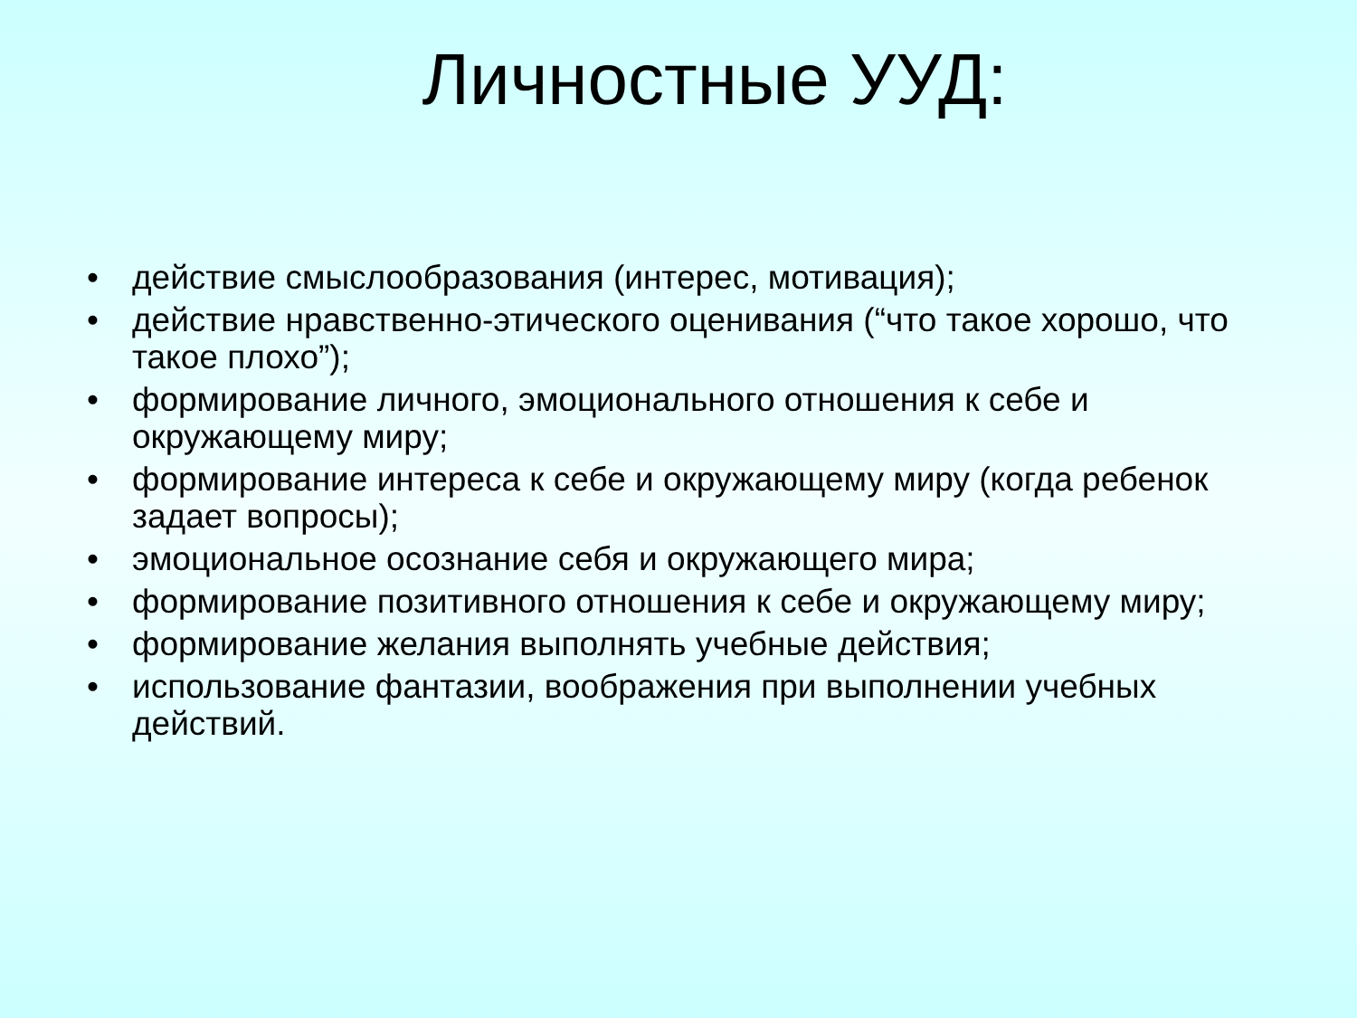Личностные УУД:
• действие смыслообразования (интерес, мотивация);
• действие нравственно-этического оценивания (“что такое хорошо, что такое плохо”);
• формирование личного, эмоционального отношения к себе и окружающему миру;
• формирование интереса к себе и окружающему миру (когда ребенок задает вопросы);
• эмоциональное осознание себя и окружающего мира;
• формирование позитивного отношения к себе и окружающему миру;
• формирование желания выполнять учебные действия;
• использование фантазии, воображения при выполнении учебных действий.